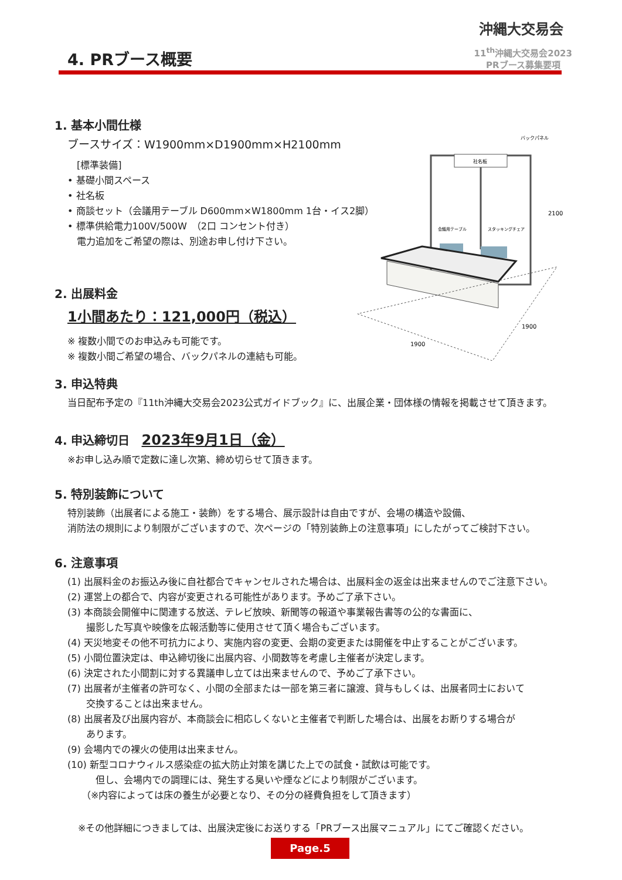沖縄大交易会
11<sup>th</sup>沖縄大交易会2023
PRブース募集要項
4. PRブース概要
社名板
バックパネル
2100
会議用テーブル
スタッキングチェア
1900
1900
1. 基本小間仕様
ブースサイズ：W1900mm×D1900mm×H2100mm
　[標準装備]
• 基礎小間スペース
• 社名板
• 商談セット（会議用テーブル D600mm×W1800mm 1台・イス2脚）
• 標準供給電力100V/500W　（2口 コンセント付き）
　電力追加をご希望の際は、別途お申し付け下さい。
2. 出展料金
1小間あたり：121,000円（税込）
※ 複数小間でのお申込みも可能です。
※ 複数小間ご希望の場合、バックパネルの連結も可能。
3. 申込特典
当日配布予定の『11th沖縄大交易会2023公式ガイドブック』に、出展企業・団体様の情報を掲載させて頂きます。
4. 申込締切日　2023年9月1日（金）
※お申し込み順で定数に達し次第、締め切らせて頂きます。
5. 特別装飾について
特別装飾（出展者による施工・装飾）をする場合、展示設計は自由ですが、会場の構造や設備、
消防法の規則により制限がございますので、次ページの「特別装飾上の注意事項」にしたがってご検討下さい。
6. 注意事項
(1) 出展料金のお振込み後に自社都合でキャンセルされた場合は、出展料金の返金は出来ませんのでご注意下さい。
(2) 運営上の都合で、内容が変更される可能性があります。予めご了承下さい。
(3) 本商談会開催中に関連する放送、テレビ放映、新聞等の報道や事業報告書等の公的な書面に、
　　撮影した写真や映像を広報活動等に使用させて頂く場合もございます。
(4) 天災地変その他不可抗力により、実施内容の変更、会期の変更または開催を中止することがございます。
(5) 小間位置決定は、申込締切後に出展内容、小間数等を考慮し主催者が決定します。
(6) 決定された小間割に対する異議申し立ては出来ませんので、予めご了承下さい。
(7) 出展者が主催者の許可なく、小間の全部または一部を第三者に譲渡、貸与もしくは、出展者同士において
　　交換することは出来ません。
(8) 出展者及び出展内容が、本商談会に相応しくないと主催者で判断した場合は、出展をお断りする場合が
　　あります。
(9) 会場内での裸火の使用は出来ません。
(10) 新型コロナウィルス感染症の拡大防止対策を講じた上での試食・試飲は可能です。
　　　但し、会場内での調理には、発生する臭いや煙などにより制限がございます。
　　（※内容によっては床の養生が必要となり、その分の経費負担をして頂きます）
※その他詳細につきましては、出展決定後にお送りする「PRブース出展マニュアル」にてご確認ください。
Page.5